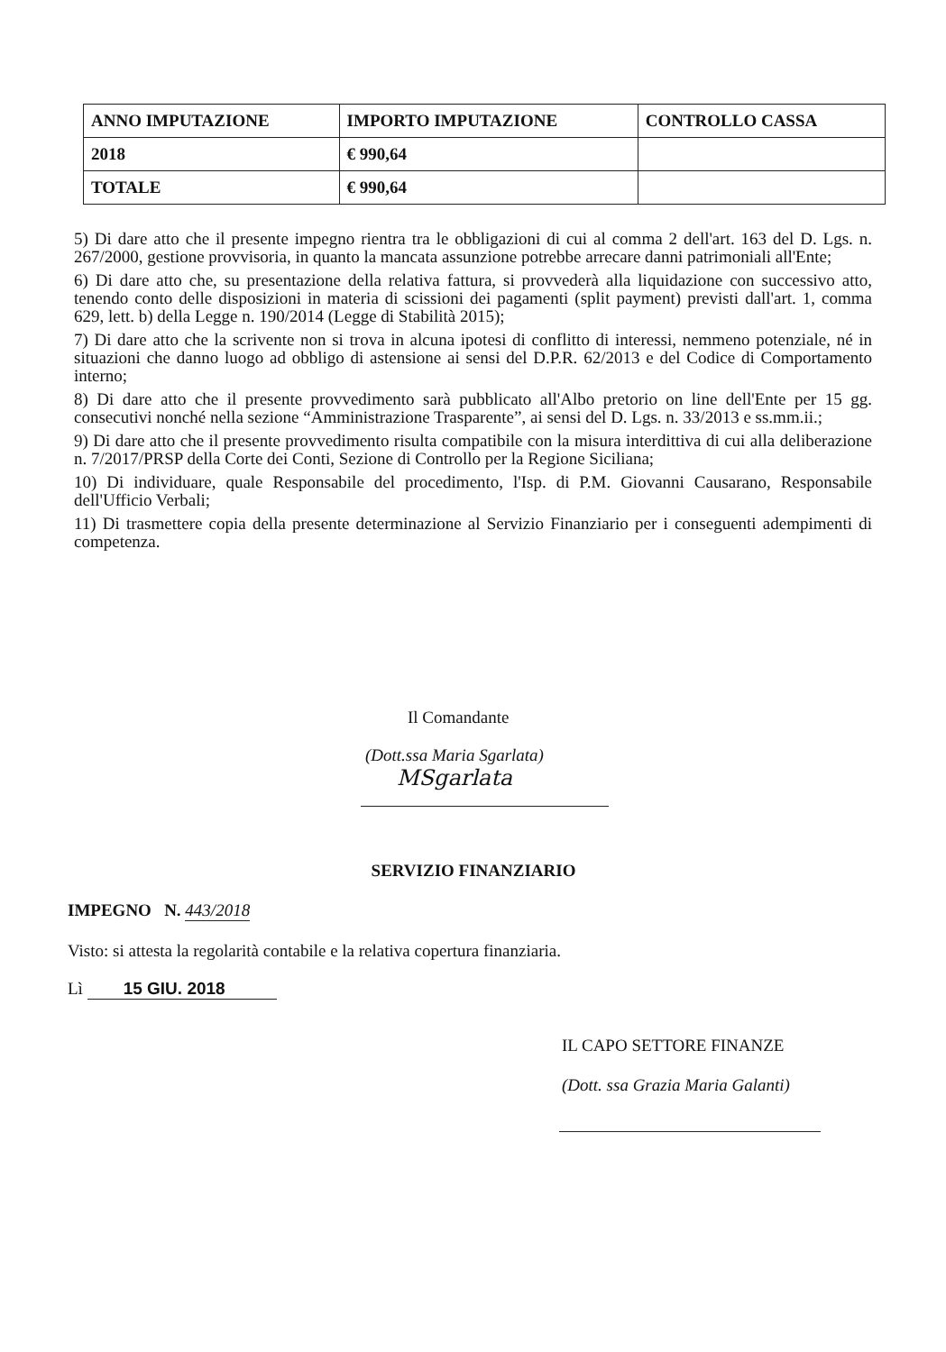| ANNO IMPUTAZIONE | IMPORTO IMPUTAZIONE | CONTROLLO CASSA |
| --- | --- | --- |
| 2018 | € 990,64 | |
| TOTALE | € 990,64 | |
5) Di dare atto che il presente impegno rientra tra le obbligazioni di cui al comma 2 dell'art. 163 del D. Lgs. n. 267/2000, gestione provvisoria, in quanto la mancata assunzione potrebbe arrecare danni patrimoniali all'Ente;
6) Di dare atto che, su presentazione della relativa fattura, si provvederà alla liquidazione con successivo atto, tenendo conto delle disposizioni in materia di scissioni dei pagamenti (split payment) previsti dall'art. 1, comma 629, lett. b) della Legge n. 190/2014 (Legge di Stabilità 2015);
7) Di dare atto che la scrivente non si trova in alcuna ipotesi di conflitto di interessi, nemmeno potenziale, né in situazioni che danno luogo ad obbligo di astensione ai sensi del D.P.R. 62/2013 e del Codice di Comportamento interno;
8) Di dare atto che il presente provvedimento sarà pubblicato all'Albo pretorio on line dell'Ente per 15 gg. consecutivi nonché nella sezione “Amministrazione Trasparente”, ai sensi del D. Lgs. n. 33/2013 e ss.mm.ii.;
9) Di dare atto che il presente provvedimento risulta compatibile con la misura interdittiva di cui alla deliberazione n. 7/2017/PRSP della Corte dei Conti, Sezione di Controllo per la Regione Siciliana;
10) Di individuare, quale Responsabile del procedimento, l'Isp. di P.M. Giovanni Causarano, Responsabile dell'Ufficio Verbali;
11) Di trasmettere copia della presente determinazione al Servizio Finanziario per i conseguenti adempimenti di competenza.
Il Comandante
(Dott.ssa Maria Sgarlata)
MSgarlata
SERVIZIO FINANZIARIO
IMPEGNO N. 443/2018
Visto: si attesta la regolarità contabile e la relativa copertura finanziaria.
Lì 15 GIU. 2018
IL CAPO SETTORE FINANZE
(Dott. ssa Grazia Maria Galanti)